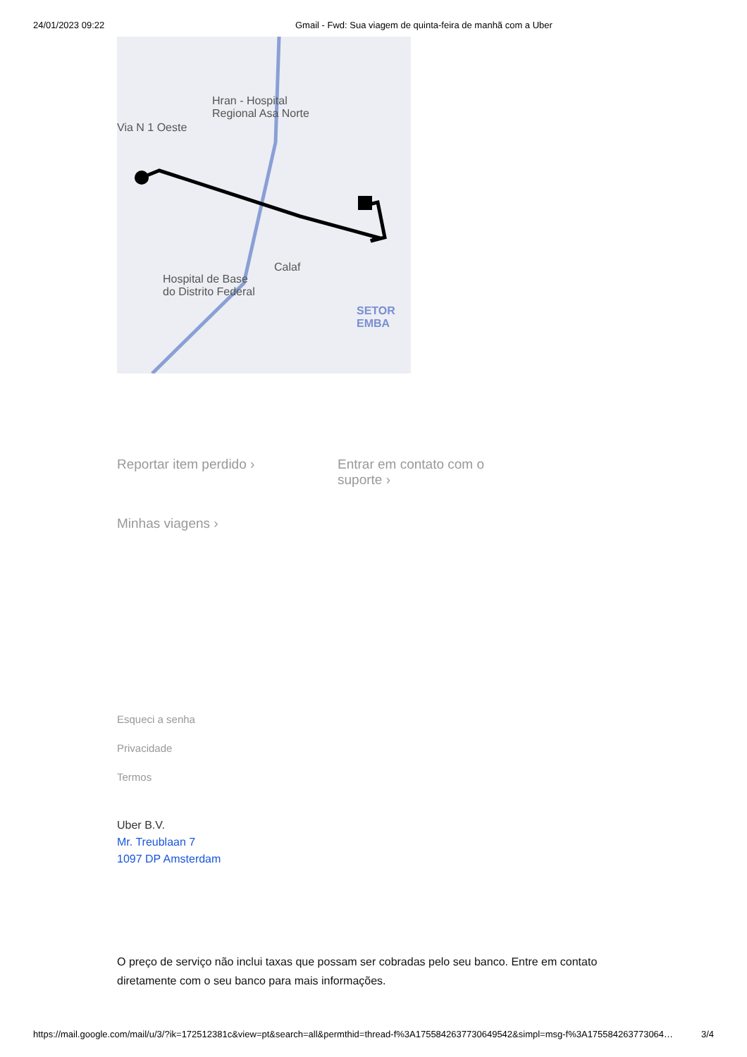24/01/2023 09:22 Gmail - Fwd: Sua viagem de quinta-feira de manhã com a Uber
Hran - Hospital
Regional Asa Norte
Via N 1 Oeste
Hospital de Base
do Distrito Federal
Calaf
SETOR EMBA
Reportar item perdido › Entrar em contato com o
suporte ›
Minhas viagens ›
Esqueci a senha
Privacidade
Termos
Uber B.V.
Mr. Treublaan 7
1097 DP Amsterdam
O preço de serviço não inclui taxas que possam ser cobradas pelo seu banco. Entre em contato diretamente com o seu banco para mais informações.
https://mail.google.com/mail/u/3/?ik=172512381c&view=pt&search=all&permthid=thread-f%3A1755842637730649542&simpl=msg-f%3A175584263773064… 3/4